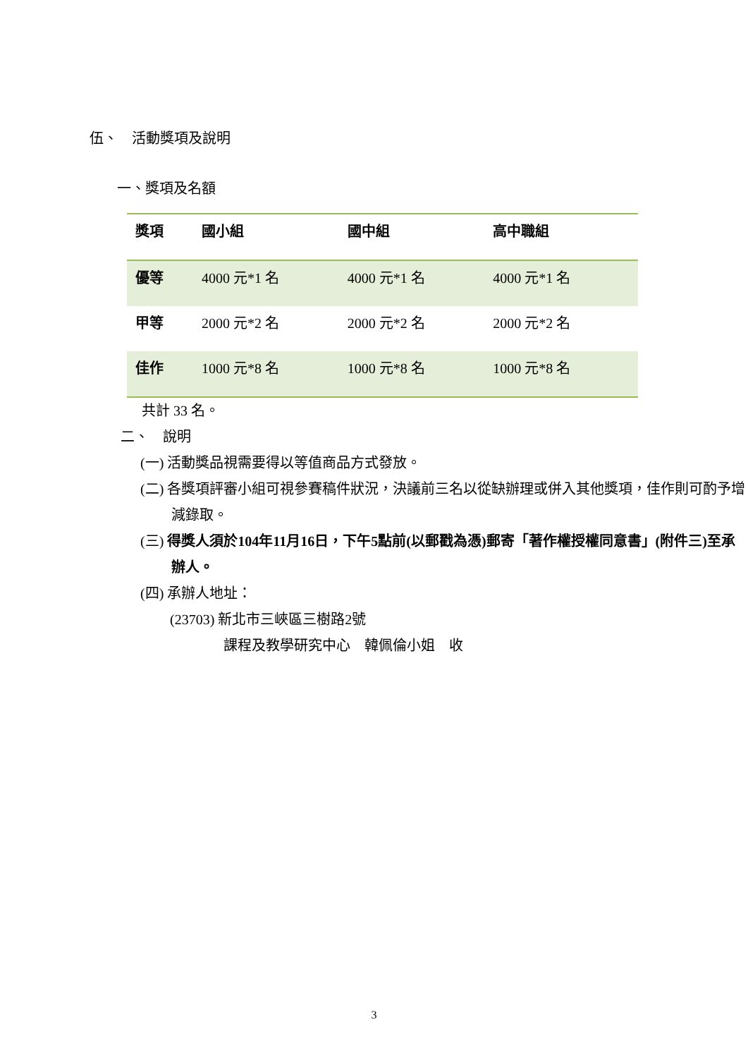伍、　活動獎項及說明
一、獎項及名額
| 獎項 | 國小組 | 國中組 | 高中職組 |
| --- | --- | --- | --- |
| 優等 | 4000 元*1 名 | 4000 元*1 名 | 4000 元*1 名 |
| 甲等 | 2000 元*2 名 | 2000 元*2 名 | 2000 元*2 名 |
| 佳作 | 1000 元*8 名 | 1000 元*8 名 | 1000 元*8 名 |
共計 33 名。
二、　說明
(一) 活動獎品視需要得以等值商品方式發放。
(二) 各獎項評審小組可視參賽稿件狀況，決議前三名以從缺辦理或併入其他獎項，佳作則可酌予增減錄取。
(三) 得獎人須於104年11月16日，下午5點前(以郵戳為憑)郵寄「著作權授權同意書」(附件三)至承辦人。
(四) 承辦人地址：
(23703) 新北市三峽區三樹路2號
課程及教學研究中心　韓佩倫小姐　收
3